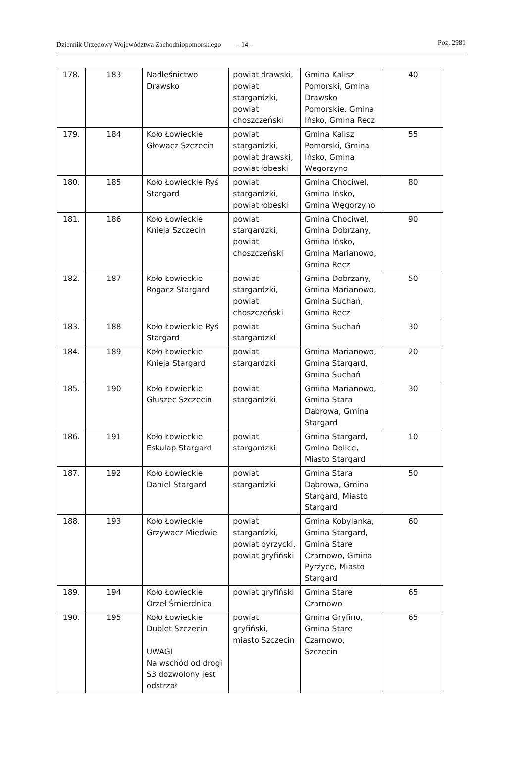Dziennik Urzędowy Województwa Zachodniopomorskiego – 14 – Poz. 2981
| 178. | 183 | Nadleśnictwo Drawsko | powiat drawski, powiat stargardzki, powiat choszczeński | Gmina Kalisz Pomorski, Gmina Drawsko Pomorskie, Gmina Ińsko, Gmina Recz | 40 |
| 179. | 184 | Koło Łowieckie Głowacz Szczecin | powiat stargardzki, powiat drawski, powiat łobeski | Gmina Kalisz Pomorski, Gmina Ińsko, Gmina Węgorzyno | 55 |
| 180. | 185 | Koło Łowieckie Ryś Stargard | powiat stargardzki, powiat łobeski | Gmina Chociwel, Gmina Ińsko, Gmina Węgorzyno | 80 |
| 181. | 186 | Koło Łowieckie Knieja Szczecin | powiat stargardzki, powiat choszczeński | Gmina Chociwel, Gmina Dobrzany, Gmina Ińsko, Gmina Marianowo, Gmina Recz | 90 |
| 182. | 187 | Koło Łowieckie Rogacz Stargard | powiat stargardzki, powiat choszczeński | Gmina Dobrzany, Gmina Marianowo, Gmina Suchań, Gmina Recz | 50 |
| 183. | 188 | Koło Łowieckie Ryś Stargard | powiat stargardzki | Gmina Suchań | 30 |
| 184. | 189 | Koło Łowieckie Knieja Stargard | powiat stargardzki | Gmina Marianowo, Gmina Stargard, Gmina Suchań | 20 |
| 185. | 190 | Koło Łowieckie Głuszec Szczecin | powiat stargardzki | Gmina Marianowo, Gmina Stara Dąbrowa, Gmina Stargard | 30 |
| 186. | 191 | Koło Łowieckie Eskulap Stargard | powiat stargardzki | Gmina Stargard, Gmina Dolice, Miasto Stargard | 10 |
| 187. | 192 | Koło Łowieckie Daniel Stargard | powiat stargardzki | Gmina Stara Dąbrowa, Gmina Stargard, Miasto Stargard | 50 |
| 188. | 193 | Koło Łowieckie Grzywacz Miedwie | powiat stargardzki, powiat pyrzycki, powiat gryfiński | Gmina Kobylanka, Gmina Stargard, Gmina Stare Czarnowo, Gmina Pyrzyce, Miasto Stargard | 60 |
| 189. | 194 | Koło Łowieckie Orzeł Śmierdnica | powiat gryfiński | Gmina Stare Czarnowo | 65 |
| 190. | 195 | Koło Łowieckie Dublet Szczecin UWAGI Na wschód od drogi S3 dozwolony jest odstrzał | powiat gryfiński, miasto Szczecin | Gmina Gryfino, Gmina Stare Czarnowo, Szczecin | 65 |